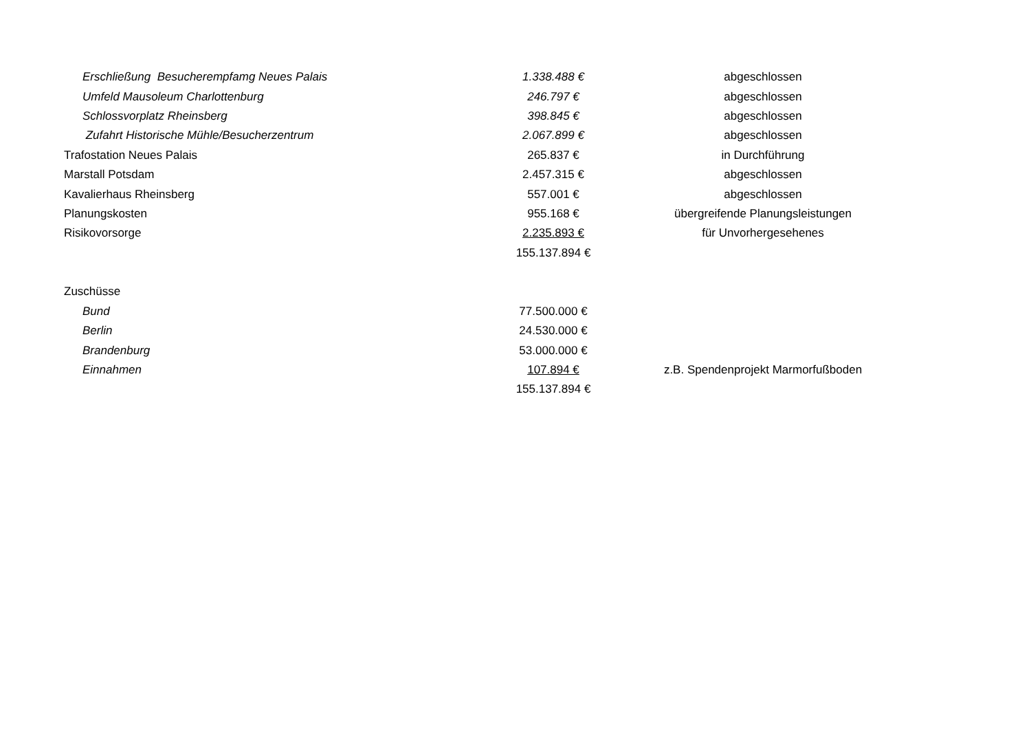| Erschließung Besucherempfamg Neues Palais | 1.338.488 € | abgeschlossen |
| Umfeld Mausoleum Charlottenburg | 246.797 € | abgeschlossen |
| Schlossvorplatz Rheinsberg | 398.845 € | abgeschlossen |
| Zufahrt Historische Mühle/Besucherzentrum | 2.067.899 € | abgeschlossen |
| Trafostation Neues Palais | 265.837 € | in Durchführung |
| Marstall Potsdam | 2.457.315 € | abgeschlossen |
| Kavalierhaus Rheinsberg | 557.001 € | abgeschlossen |
| Planungskosten | 955.168 € | übergreifende Planungsleistungen |
| Risikovorsorge | 2.235.893 € | für Unvorhergesehenes |
| | 155.137.894 € | |
| Zuschüsse | | |
| Bund | 77.500.000 € | |
| Berlin | 24.530.000 € | |
| Brandenburg | 53.000.000 € | |
| Einnahmen | 107.894 € | z.B. Spendenprojekt Marmorfußboden |
| | 155.137.894 € | |